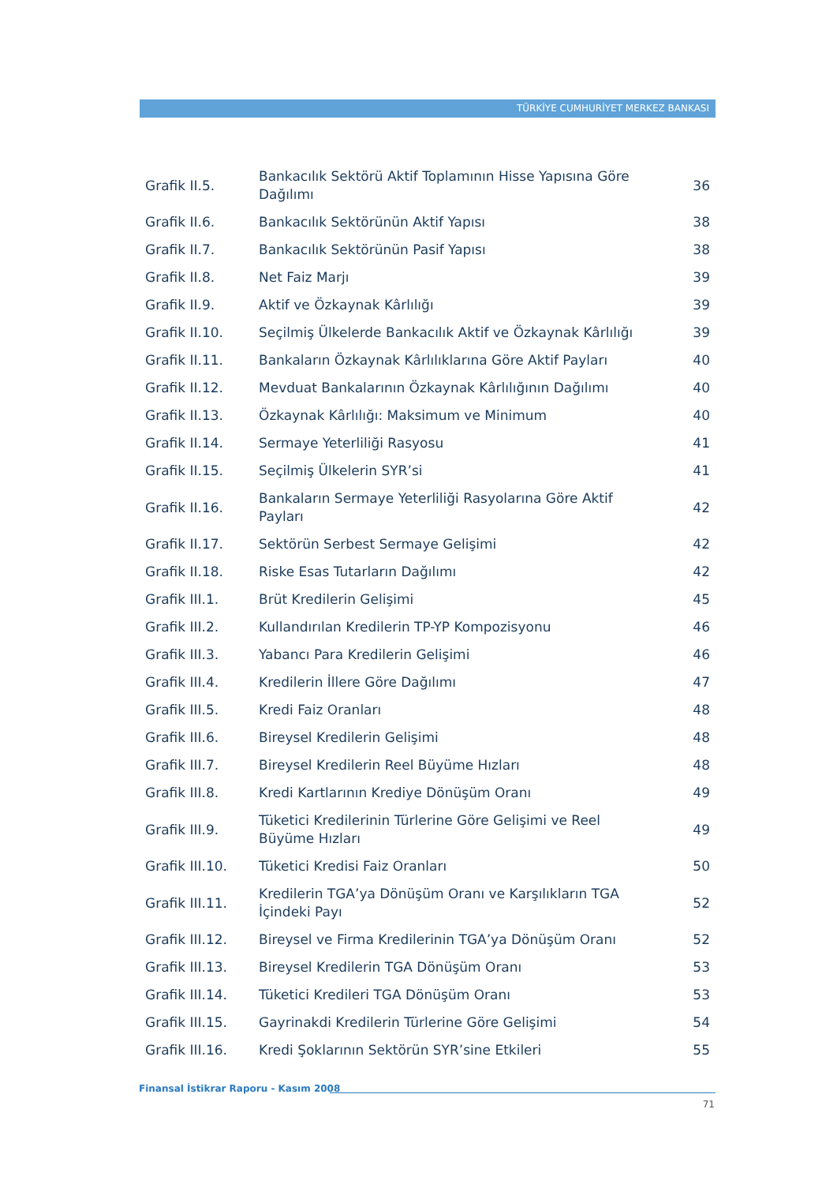TÜRKİYE CUMHURİYET MERKEZ BANKASI
| Grafik II.5. | Bankacılık Sektörü Aktif Toplamının Hisse Yapısına Göre Dağılımı | 36 |
| Grafik II.6. | Bankacılık Sektörünün Aktif Yapısı | 38 |
| Grafik II.7. | Bankacılık Sektörünün Pasif Yapısı | 38 |
| Grafik II.8. | Net Faiz Marjı | 39 |
| Grafik II.9. | Aktif ve Özkaynak Kârlılığı | 39 |
| Grafik II.10. | Seçilmiş Ülkelerde Bankacılık Aktif ve Özkaynak Kârlılığı | 39 |
| Grafik II.11. | Bankaların Özkaynak Kârlılıklarına Göre Aktif Payları | 40 |
| Grafik II.12. | Mevduat Bankalarının Özkaynak Kârlılığının Dağılımı | 40 |
| Grafik II.13. | Özkaynak Kârlılığı: Maksimum ve Minimum | 40 |
| Grafik II.14. | Sermaye Yeterliliği Rasyosu | 41 |
| Grafik II.15. | Seçilmiş Ülkelerin SYR’si | 41 |
| Grafik II.16. | Bankaların Sermaye Yeterliliği Rasyolarına Göre Aktif Payları | 42 |
| Grafik II.17. | Sektörün Serbest Sermaye Gelişimi | 42 |
| Grafik II.18. | Riske Esas Tutarların Dağılımı | 42 |
| Grafik III.1. | Brüt Kredilerin Gelişimi | 45 |
| Grafik III.2. | Kullandırılan Kredilerin TP-YP Kompozisyonu | 46 |
| Grafik III.3. | Yabancı Para Kredilerin Gelişimi | 46 |
| Grafik III.4. | Kredilerin İllere Göre Dağılımı | 47 |
| Grafik III.5. | Kredi Faiz Oranları | 48 |
| Grafik III.6. | Bireysel Kredilerin Gelişimi | 48 |
| Grafik III.7. | Bireysel Kredilerin Reel Büyüme Hızları | 48 |
| Grafik III.8. | Kredi Kartlarının Krediye Dönüşüm Oranı | 49 |
| Grafik III.9. | Tüketici Kredilerinin Türlerine Göre Gelişimi ve Reel Büyüme Hızları | 49 |
| Grafik III.10. | Tüketici Kredisi Faiz Oranları | 50 |
| Grafik III.11. | Kredilerin TGA’ya Dönüşüm Oranı ve Karşılıkların TGA İçindeki Payı | 52 |
| Grafik III.12. | Bireysel ve Firma Kredilerinin TGA’ya Dönüşüm Oranı | 52 |
| Grafik III.13. | Bireysel Kredilerin TGA Dönüşüm Oranı | 53 |
| Grafik III.14. | Tüketici Kredileri TGA Dönüşüm Oranı | 53 |
| Grafik III.15. | Gayrinakdi Kredilerin Türlerine Göre Gelişimi | 54 |
| Grafik III.16. | Kredi Şoklarının Sektörün SYR’sine Etkileri | 55 |
Finansal İstikrar Raporu - Kasım 2008
71